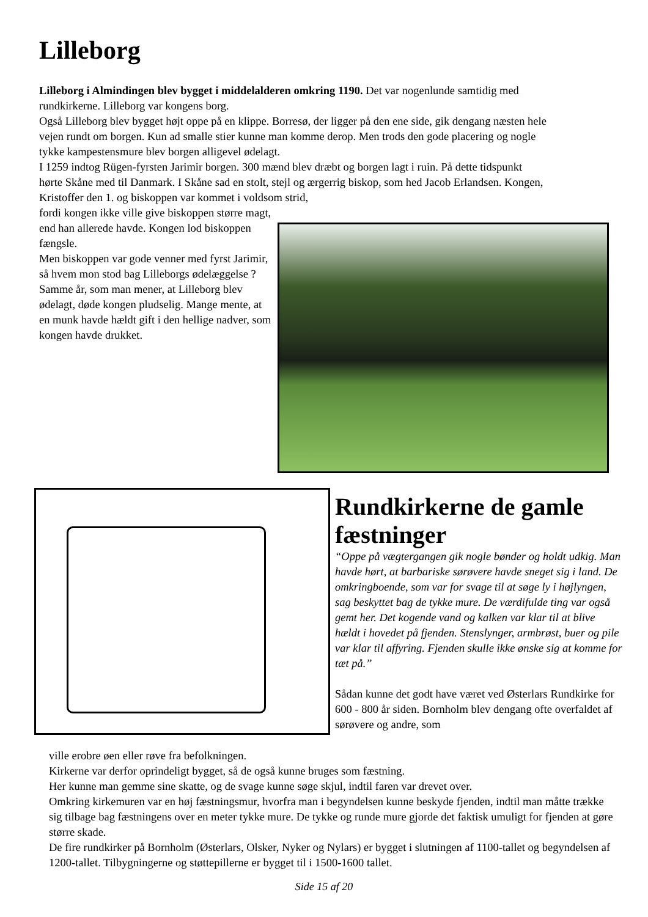Lilleborg
Lilleborg i Almindingen blev bygget i middelalderen omkring 1190. Det var nogenlunde samtidig med rundkirkerne. Lilleborg var kongens borg.
Også Lilleborg blev bygget højt oppe på en klippe. Borresø, der ligger på den ene side, gik dengang næsten hele vejen rundt om borgen. Kun ad smalle stier kunne man komme derop. Men trods den gode placering og nogle tykke kampestensmure blev borgen alligevel ødelagt.
I 1259 indtog Rügen-fyrsten Jarimir borgen. 300 mænd blev dræbt og borgen lagt i ruin. På dette tidspunkt hørte Skåne med til Danmark. I Skåne sad en stolt, stejl og ærgerrig biskop, som hed Jacob Erlandsen. Kongen, Kristoffer den 1. og biskoppen var kommet i voldsom strid,
fordi kongen ikke ville give biskoppen større magt, end han allerede havde. Kongen lod biskoppen fængsle.
Men biskoppen var gode venner med fyrst Jarimir, så hvem mon stod bag Lilleborgs ødelæggelse ?
Samme år, som man mener, at Lilleborg blev ødelagt, døde kongen pludselig. Mange mente, at en munk havde hældt gift i den hellige nadver, som kongen havde drukket.
Rundkirkerne de gamle fæstninger
“Oppe på vægtergangen gik nogle bønder og holdt udkig. Man havde hørt, at barbariske sørøvere havde sneget sig i land. De omkringboende, som var for svage til at søge ly i højlyngen, sag beskyttet bag de tykke mure. De værdifulde ting var også gemt her. Det kogende vand og kalken var klar til at blive hældt i hovedet på fjenden. Stenslynger, armbrøst, buer og pile var klar til affyring. Fjenden skulle ikke ønske sig at komme for tæt på.”
Sådan kunne det godt have været ved Østerlars Rundkirke for 600 - 800 år siden. Bornholm blev dengang ofte overfaldet af sørøvere og andre, som
ville erobre øen eller røve fra befolkningen.
Kirkerne var derfor oprindeligt bygget, så de også kunne bruges som fæstning.
Her kunne man gemme sine skatte, og de svage kunne søge skjul, indtil faren var drevet over.
Omkring kirkemuren var en høj fæstningsmur, hvorfra man i begyndelsen kunne beskyde fjenden, indtil man måtte trække sig tilbage bag fæstningens over en meter tykke mure. De tykke og runde mure gjorde det faktisk umuligt for fjenden at gøre større skade.
De fire rundkirker på Bornholm (Østerlars, Olsker, Nyker og Nylars) er bygget i slutningen af 1100-tallet og begyndelsen af 1200-tallet. Tilbygningerne og støttepillerne er bygget til i 1500-1600 tallet.
Side 15 af 20